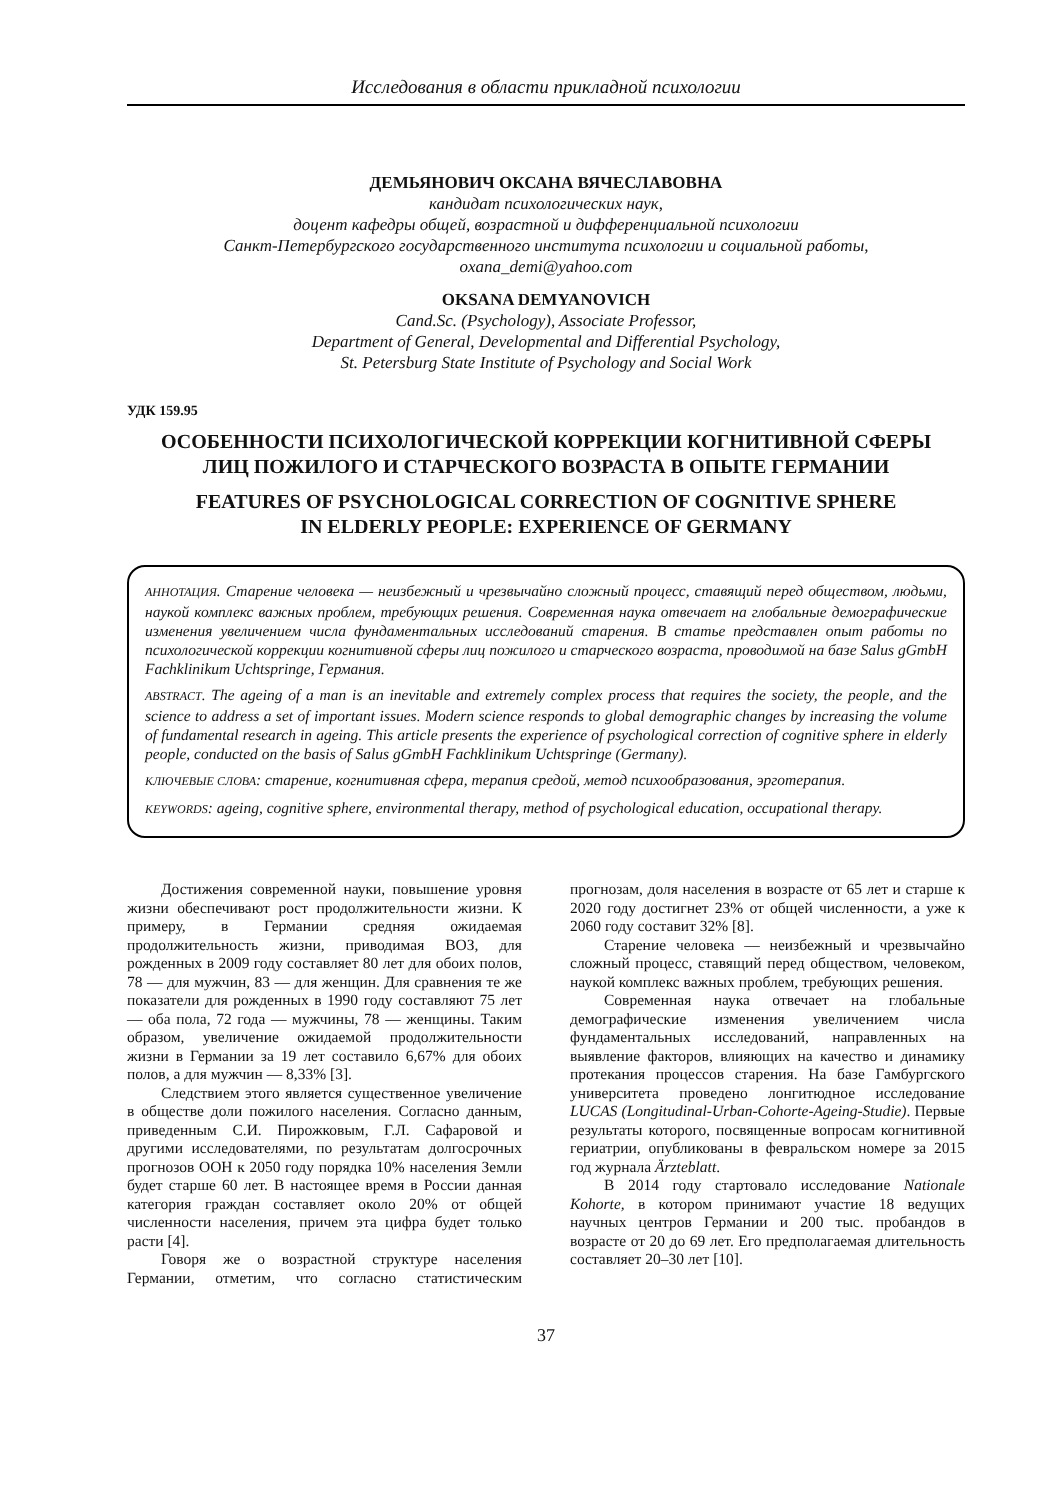Исследования в области прикладной психологии
ДЕМЬЯНОВИЧ ОКСАНА ВЯЧЕСЛАВОВНА
кандидат психологических наук,
доцент кафедры общей, возрастной и дифференциальной психологии
Санкт-Петербургского государственного института психологии и социальной работы,
oxana_demi@yahoo.com
OKSANA DEMYANOVICH
Cand.Sc. (Psychology), Associate Professor,
Department of General, Developmental and Differential Psychology,
St. Petersburg State Institute of Psychology and Social Work
УДК 159.95
ОСОБЕННОСТИ ПСИХОЛОГИЧЕСКОЙ КОРРЕКЦИИ КОГНИТИВНОЙ СФЕРЫ
ЛИЦ ПОЖИЛОГО И СТАРЧЕСКОГО ВОЗРАСТА В ОПЫТЕ ГЕРМАНИИ
FEATURES OF PSYCHOLOGICAL CORRECTION OF COGNITIVE SPHERE
IN ELDERLY PEOPLE: EXPERIENCE OF GERMANY
АННОТАЦИЯ. Старение человека — неизбежный и чрезвычайно сложный процесс, ставящий перед обществом, людьми, наукой комплекс важных проблем, требующих решения. Современная наука отвечает на глобальные демографические изменения увеличением числа фундаментальных исследований старения. В статье представлен опыт работы по психологической коррекции когнитивной сферы лиц пожилого и старческого возраста, проводимой на базе Salus gGmbH Fachklinikum Uchtspringe, Германия.
ABSTRACT. The ageing of a man is an inevitable and extremely complex process that requires the society, the people, and the science to address a set of important issues. Modern science responds to global demographic changes by increasing the volume of fundamental research in ageing. This article presents the experience of psychological correction of cognitive sphere in elderly people, conducted on the basis of Salus gGmbH Fachklinikum Uchtspringe (Germany).
КЛЮЧЕВЫЕ СЛОВА: старение, когнитивная сфера, терапия средой, метод психообразования, эрготерапия.
KEYWORDS: ageing, cognitive sphere, environmental therapy, method of psychological education, occupational therapy.
Достижения современной науки, повышение уровня жизни обеспечивают рост продолжительности жизни. К примеру, в Германии средняя ожидаемая продолжительность жизни, приводимая ВОЗ, для рожденных в 2009 году составляет 80 лет для обоих полов, 78 — для мужчин, 83 — для женщин. Для сравнения те же показатели для рожденных в 1990 году составляют 75 лет — оба пола, 72 года — мужчины, 78 — женщины. Таким образом, увеличение ожидаемой продолжительности жизни в Германии за 19 лет составило 6,67% для обоих полов, а для мужчин — 8,33% [3].
Следствием этого является существенное увеличение в обществе доли пожилого населения. Согласно данным, приведенным С.И. Пирожковым, Г.Л. Сафаровой и другими исследователями, по результатам долгосрочных прогнозов ООН к 2050 году порядка 10% населения Земли будет старше 60 лет. В настоящее время в России данная категория граждан составляет около 20% от общей численности населения, причем эта цифра будет только расти [4].
Говоря же о возрастной структуре населения Германии, отметим, что согласно статистическим прогнозам, доля населения в возрасте от 65 лет и старше к 2020 году достигнет 23% от общей численности, а уже к 2060 году составит 32% [8].
Старение человека — неизбежный и чрезвычайно сложный процесс, ставящий перед обществом, человеком, наукой комплекс важных проблем, требующих решения.
Современная наука отвечает на глобальные демографические изменения увеличением числа фундаментальных исследований, направленных на выявление факторов, влияющих на качество и динамику протекания процессов старения. На базе Гамбургского университета проведено лонгитюдное исследование LUCAS (Longitudinal-Urban-Cohorte-Ageing-Studie). Первые результаты которого, посвященные вопросам когнитивной гериатрии, опубликованы в февральском номере за 2015 год журнала Ärzteblatt.
В 2014 году стартовало исследование Nationale Kohorte, в котором принимают участие 18 ведущих научных центров Германии и 200 тыс. пробандов в возрасте от 20 до 69 лет. Его предполагаемая длительность составляет 20–30 лет [10].
37